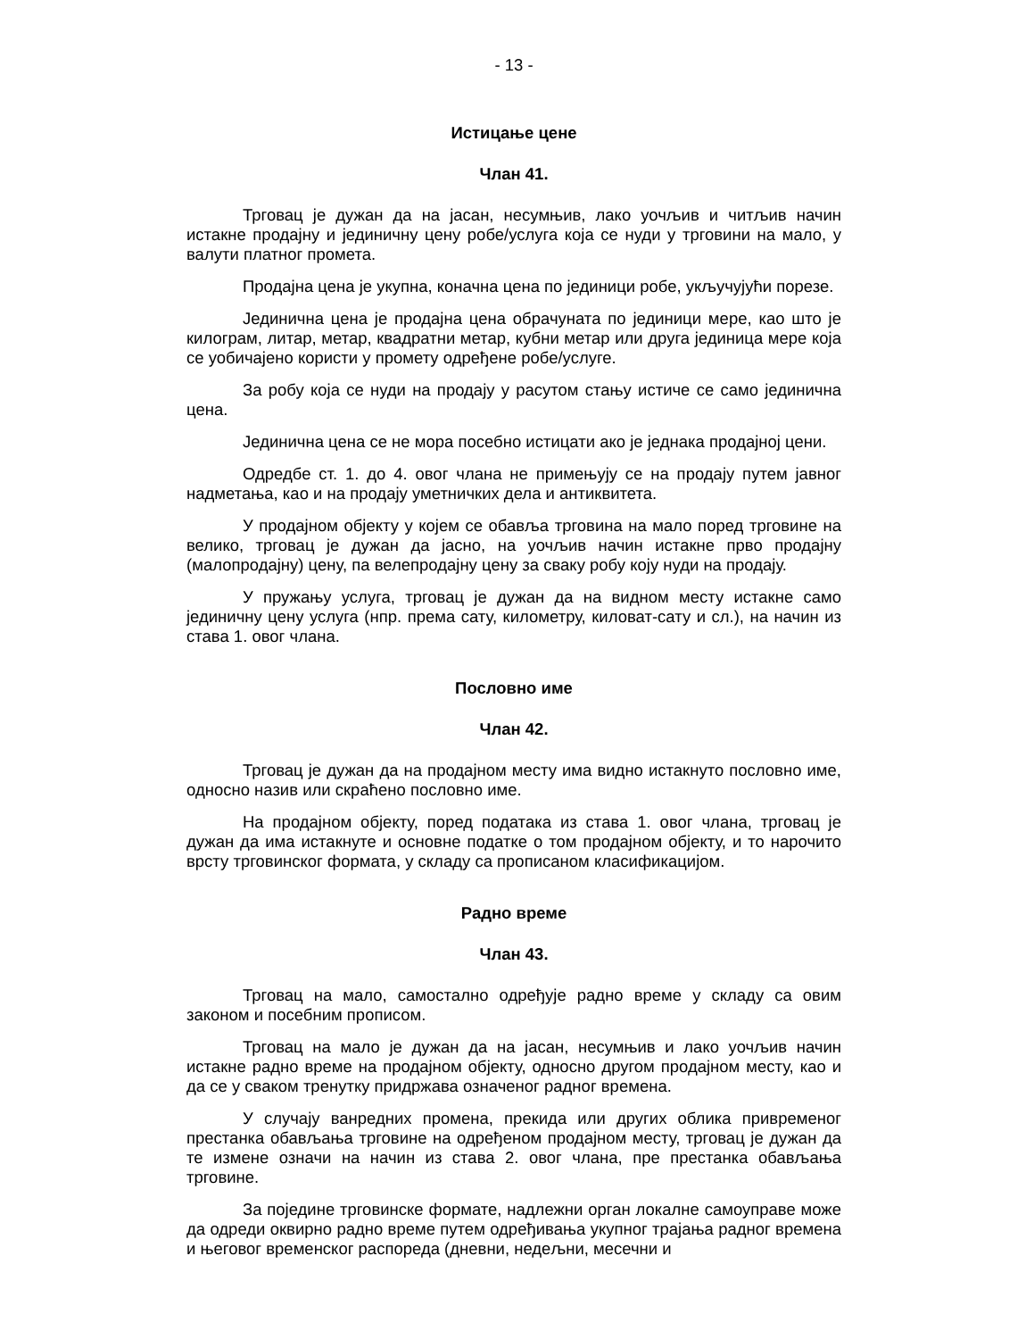- 13 -
Истицање цене
Члан 41.
Трговац је дужан да на јасан, несумњив, лако уочљив и читљив начин истакне продајну и јединичну цену робе/услуга која се нуди у трговини на мало, у валути платног промета.
Продајна цена је укупна, коначна цена по јединици робе, укључујући порезе.
Јединична цена је продајна цена обрачуната по јединици мере, као што је килограм, литар, метар, квадратни метар, кубни метар или друга јединица мере која се уобичајено користи у промету одређене робе/услуге.
За робу која се нуди на продају у расутом стању истиче се само јединична цена.
Јединична цена се не мора посебно истицати ако је једнака продајној цени.
Одредбе ст. 1. до 4. овог члана не примењују се на продају путем јавног надметања, као и на продају уметничких дела и антиквитета.
У продајном објекту у којем се обавља трговина на мало поред трговине на велико, трговац је дужан да јасно, на уочљив начин истакне прво продајну (малопродајну) цену, па велепродајну цену за сваку робу коју нуди на продају.
У пружању услуга, трговац је дужан да на видном месту истакне само јединичну цену услуга (нпр. према сату, километру, киловат-сату и сл.), на начин из става 1. овог члана.
Пословно име
Члан 42.
Трговац је дужан да на продајном месту има видно истакнуто пословно име, односно назив или скраћено пословно име.
На продајном објекту, поред података из става 1. овог члана, трговац је дужан да има истакнуте и основне податке о том продајном објекту, и то нарочито врсту трговинског формата, у складу са прописаном класификацијом.
Радно време
Члан 43.
Трговац на мало, самостално одређује радно време у складу са овим законом и посебним прописом.
Трговац на мало је дужан да на јасан, несумњив и лако уочљив начин истакне радно време на продајном објекту, односно другом продајном месту, као и да се у сваком тренутку придржава означеног радног времена.
У случају ванредних промена, прекида или других облика привременог престанка обављања трговине на одређеном продајном месту, трговац је дужан да те измене означи на начин из става 2. овог члана, пре престанка обављања трговине.
За поједине трговинске формате, надлежни орган локалне самоуправе може да одреди оквирно радно време путем одређивања укупног трајања радног времена и његовог временског распореда (дневни, недељни, месечни и